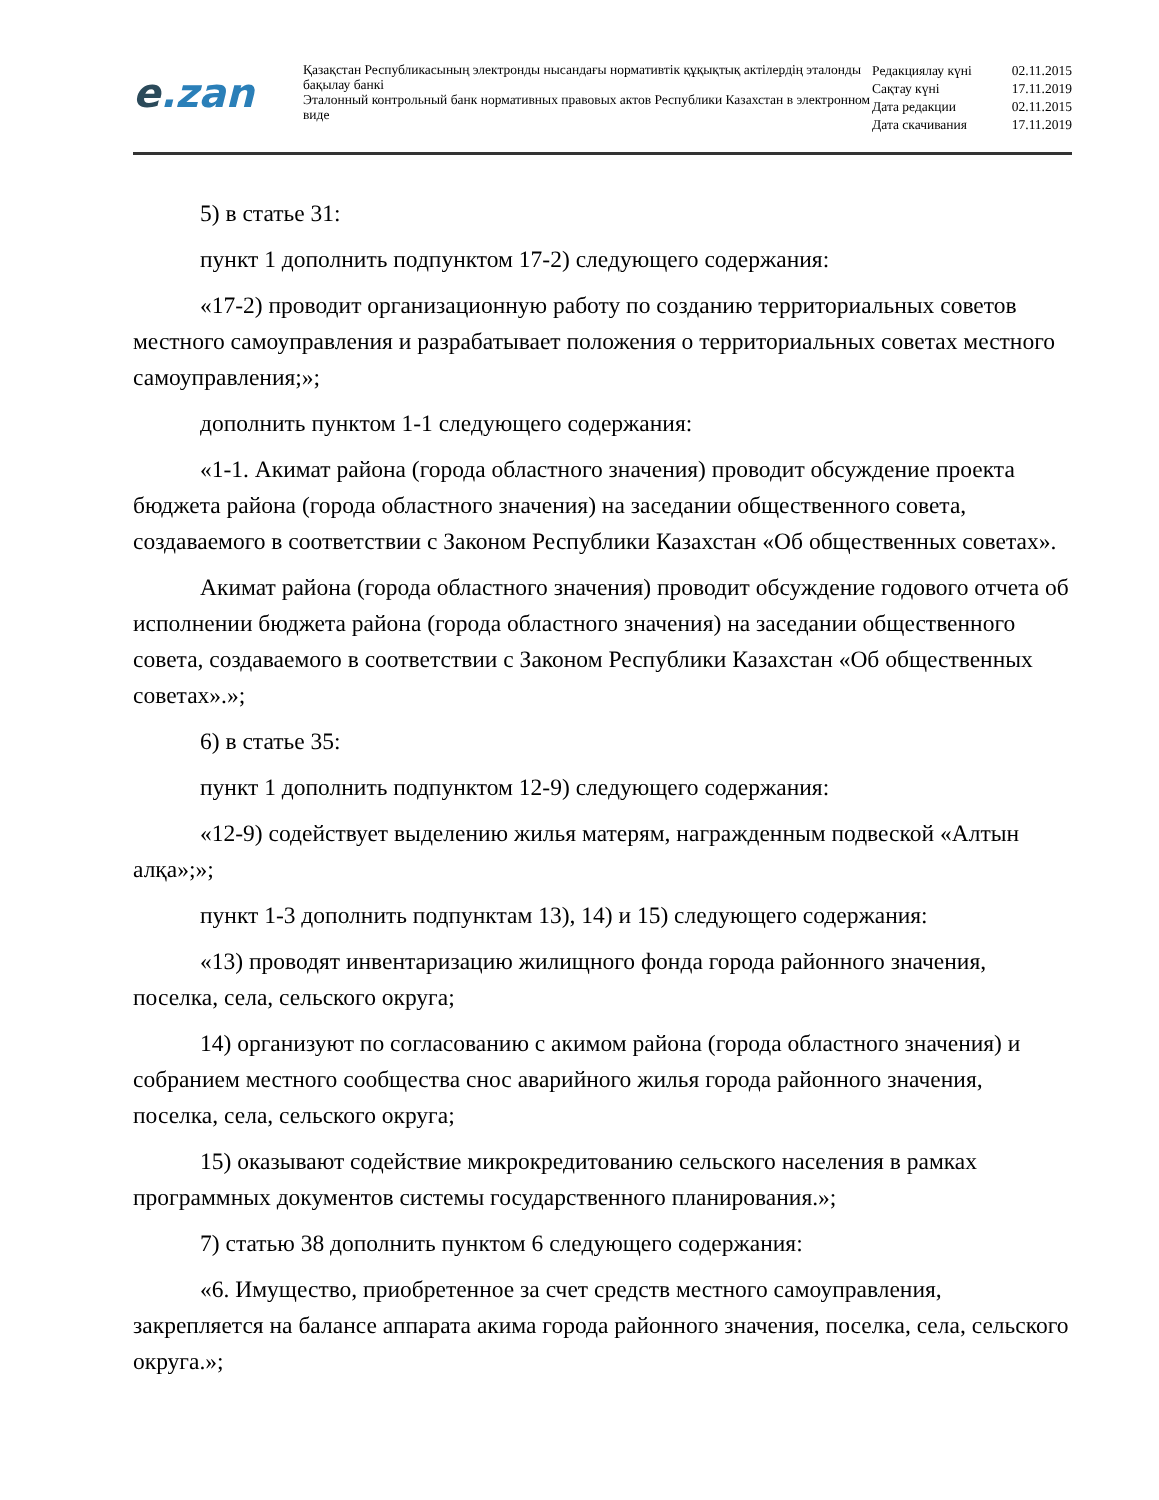e.zan
Қазақстан Республикасының электронды нысандағы нормативтік құқықтық актілердің эталонды бақылау банкі
Эталонный контрольный банк нормативных правовых актов Республики Казахстан в электронном виде
| Редакциялау күні | 02.11.2015 |
| Сақтау күні | 17.11.2019 |
| Дата редакции | 02.11.2015 |
| Дата скачивания | 17.11.2019 |
5) в статье 31:
пункт 1 дополнить подпунктом 17-2) следующего содержания:
«17-2) проводит организационную работу по созданию территориальных советов местного самоуправления и разрабатывает положения о территориальных советах местного самоуправления;»;
дополнить пунктом 1-1 следующего содержания:
«1-1. Акимат района (города областного значения) проводит обсуждение проекта бюджета района (города областного значения) на заседании общественного совета, создаваемого в соответствии с Законом Республики Казахстан «Об общественных советах».
Акимат района (города областного значения) проводит обсуждение годового отчета об исполнении бюджета района (города областного значения) на заседании общественного совета, создаваемого в соответствии с Законом Республики Казахстан «Об общественных советах».»;
6) в статье 35:
пункт 1 дополнить подпунктом 12-9) следующего содержания:
«12-9) содействует выделению жилья матерям, награжденным подвеской «Алтын алқа»;»;
пункт 1-3 дополнить подпунктам 13), 14) и 15) следующего содержания:
«13) проводят инвентаризацию жилищного фонда города районного значения, поселка, села, сельского округа;
14) организуют по согласованию с акимом района (города областного значения) и собранием местного сообщества снос аварийного жилья города районного значения, поселка, села, сельского округа;
15) оказывают содействие микрокредитованию сельского населения в рамках программных документов системы государственного планирования.»;
7) статью 38 дополнить пунктом 6 следующего содержания:
«6. Имущество, приобретенное за счет средств местного самоуправления, закрепляется на балансе аппарата акима города районного значения, поселка, села, сельского округа.»;